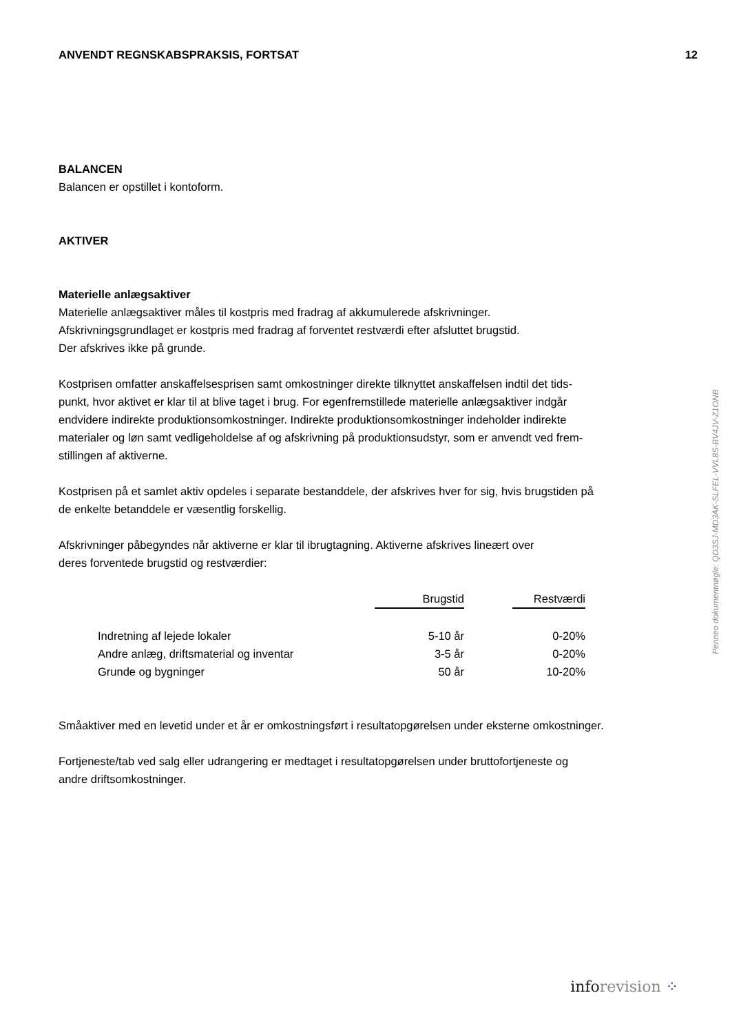ANVENDT REGNSKABSPRAKSIS, FORTSAT 12
BALANCEN
Balancen er opstillet i kontoform.
AKTIVER
Materielle anlægsaktiver
Materielle anlægsaktiver måles til kostpris med fradrag af akkumulerede afskrivninger.
Afskrivningsgrundlaget er kostpris med fradrag af forventet restværdi efter afsluttet brugstid.
Der afskrives ikke på grunde.
Kostprisen omfatter anskaffelsesprisen samt omkostninger direkte tilknyttet anskaffelsen indtil det tids-
punkt, hvor aktivet er klar til at blive taget i brug. For egenfremstillede materielle anlægsaktiver indgår
endvidere indirekte produktionsomkostninger. Indirekte produktionsomkostninger indeholder indirekte
materialer og løn samt vedligeholdelse af og afskrivning på produktionsudstyr, som er anvendt ved frem-
stillingen af aktiverne.
Kostprisen på et samlet aktiv opdeles i separate bestanddele, der afskrives hver for sig, hvis brugstiden på
de enkelte betanddele er væsentlig forskellig.
Afskrivninger påbegyndes når aktiverne er klar til ibrugtagning. Aktiverne afskrives lineært over
deres forventede brugstid og restværdier:
| | Brugstid | | Restværdi |
| Indretning af lejede lokaler | 5-10 år | | 0-20% |
| Andre anlæg, driftsmaterial og inventar | 3-5 år | | 0-20% |
| Grunde og bygninger | 50 år | | 10-20% |
Småaktiver med en levetid under et år er omkostningsført i resultatopgørelsen under eksterne omkostninger.
Fortjeneste/tab ved salg eller udrangering er medtaget i resultatopgørelsen under bruttofortjeneste og
andre driftsomkostninger.
Penneo dokumentnøgle: QD3SJ-MD3AK-SLFEL-VVL8S-BV4JV-Z1ONB
info revision ⁘